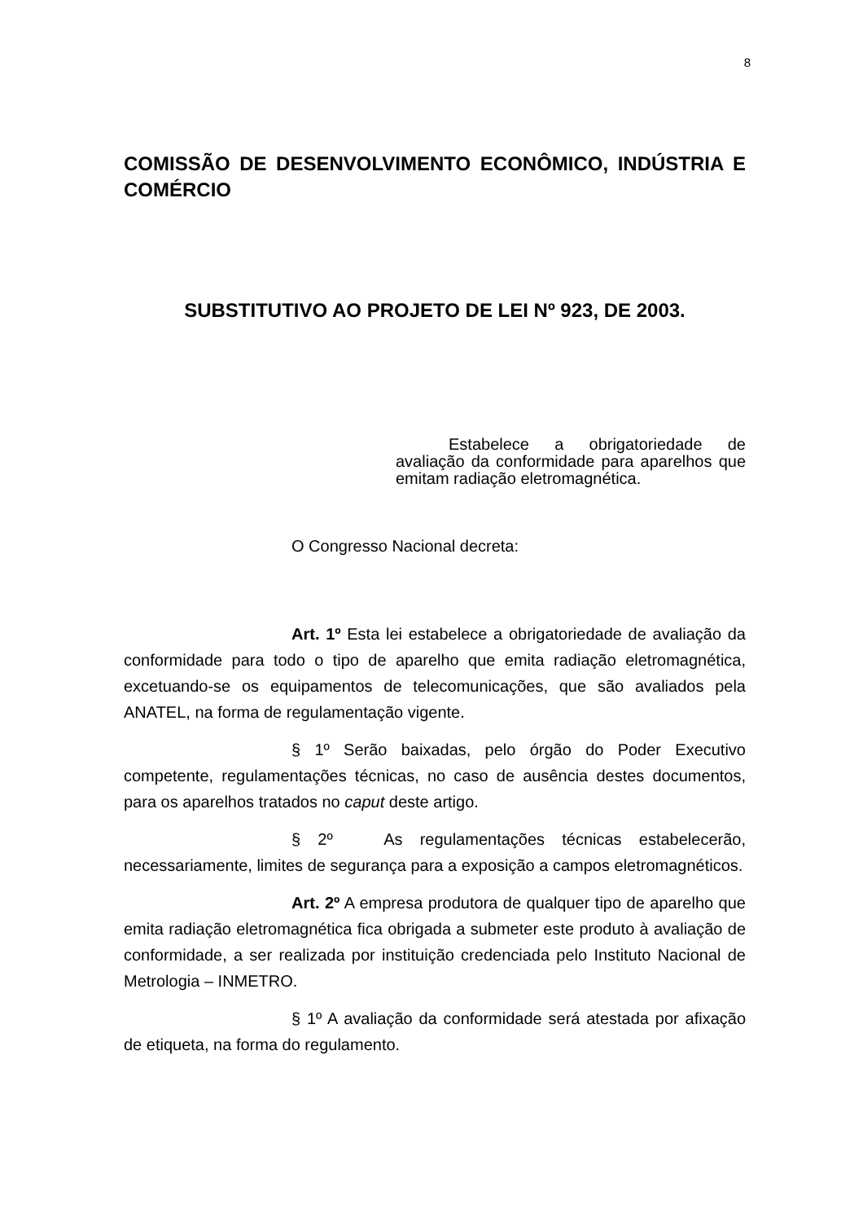8
COMISSÃO DE DESENVOLVIMENTO ECONÔMICO, INDÚSTRIA E COMÉRCIO
SUBSTITUTIVO AO PROJETO DE LEI Nº 923, DE 2003.
Estabelece a obrigatoriedade de avaliação da conformidade para aparelhos que emitam radiação eletromagnética.
O Congresso Nacional decreta:
Art. 1º Esta lei estabelece a obrigatoriedade de avaliação da conformidade para todo o tipo de aparelho que emita radiação eletromagnética, excetuando-se os equipamentos de telecomunicações, que são avaliados pela ANATEL, na forma de regulamentação vigente.
§ 1º Serão baixadas, pelo órgão do Poder Executivo competente, regulamentações técnicas, no caso de ausência destes documentos, para os aparelhos tratados no caput deste artigo.
§ 2º As regulamentações técnicas estabelecerão, necessariamente, limites de segurança para a exposição a campos eletromagnéticos.
Art. 2º A empresa produtora de qualquer tipo de aparelho que emita radiação eletromagnética fica obrigada a submeter este produto à avaliação de conformidade, a ser realizada por instituição credenciada pelo Instituto Nacional de Metrologia – INMETRO.
§ 1º A avaliação da conformidade será atestada por afixação de etiqueta, na forma do regulamento.